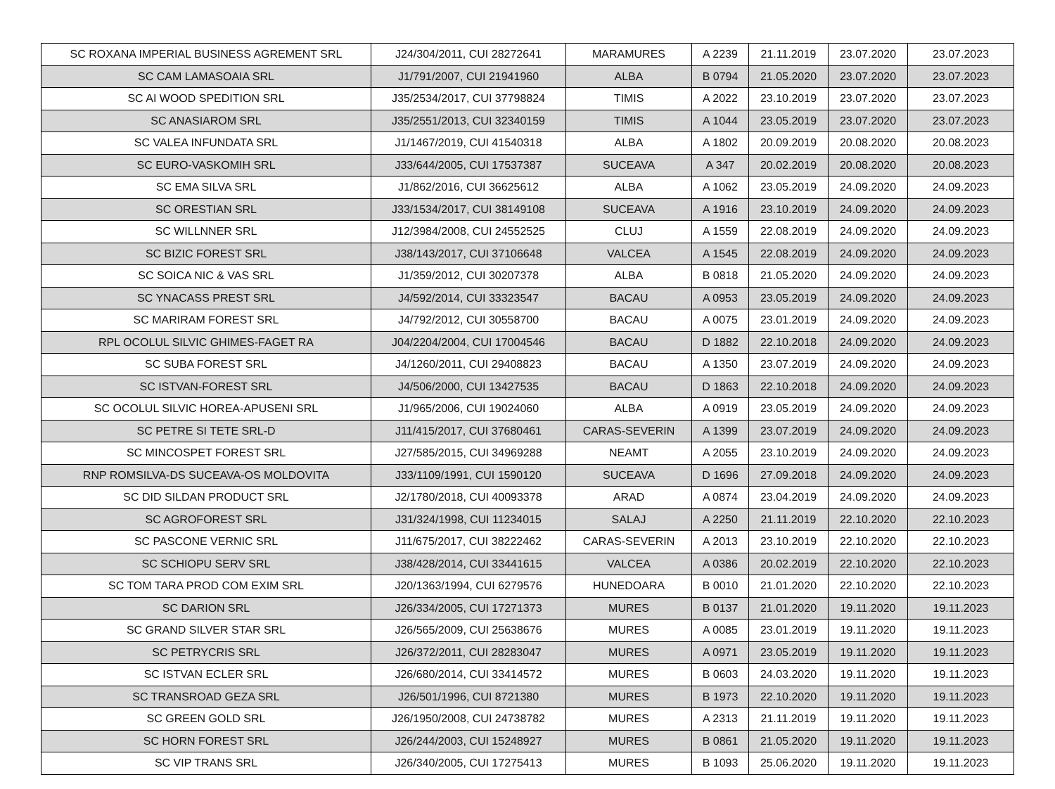| SC ROXANA IMPERIAL BUSINESS AGREMENT SRL | J24/304/2011, CUI 28272641 | MARAMURES | A 2239 | 21.11.2019 | 23.07.2020 | 23.07.2023 |
| SC CAM LAMASOAIA SRL | J1/791/2007, CUI 21941960 | ALBA | B 0794 | 21.05.2020 | 23.07.2020 | 23.07.2023 |
| SC AI WOOD SPEDITION SRL | J35/2534/2017, CUI 37798824 | TIMIS | A 2022 | 23.10.2019 | 23.07.2020 | 23.07.2023 |
| SC ANASIAROM SRL | J35/2551/2013, CUI 32340159 | TIMIS | A 1044 | 23.05.2019 | 23.07.2020 | 23.07.2023 |
| SC VALEA INFUNDATA SRL | J1/1467/2019, CUI 41540318 | ALBA | A 1802 | 20.09.2019 | 20.08.2020 | 20.08.2023 |
| SC EURO-VASKOMIH SRL | J33/644/2005, CUI 17537387 | SUCEAVA | A 347 | 20.02.2019 | 20.08.2020 | 20.08.2023 |
| SC EMA SILVA SRL | J1/862/2016, CUI 36625612 | ALBA | A 1062 | 23.05.2019 | 24.09.2020 | 24.09.2023 |
| SC ORESTIAN SRL | J33/1534/2017, CUI 38149108 | SUCEAVA | A 1916 | 23.10.2019 | 24.09.2020 | 24.09.2023 |
| SC WILLNNER SRL | J12/3984/2008, CUI 24552525 | CLUJ | A 1559 | 22.08.2019 | 24.09.2020 | 24.09.2023 |
| SC BIZIC FOREST SRL | J38/143/2017, CUI 37106648 | VALCEA | A 1545 | 22.08.2019 | 24.09.2020 | 24.09.2023 |
| SC SOICA NIC & VAS SRL | J1/359/2012, CUI 30207378 | ALBA | B 0818 | 21.05.2020 | 24.09.2020 | 24.09.2023 |
| SC YNACASS PREST SRL | J4/592/2014, CUI 33323547 | BACAU | A 0953 | 23.05.2019 | 24.09.2020 | 24.09.2023 |
| SC MARIRAM FOREST SRL | J4/792/2012, CUI 30558700 | BACAU | A 0075 | 23.01.2019 | 24.09.2020 | 24.09.2023 |
| RPL OCOLUL SILVIC GHIMES-FAGET RA | J04/2204/2004, CUI 17004546 | BACAU | D 1882 | 22.10.2018 | 24.09.2020 | 24.09.2023 |
| SC SUBA FOREST SRL | J4/1260/2011, CUI 29408823 | BACAU | A 1350 | 23.07.2019 | 24.09.2020 | 24.09.2023 |
| SC ISTVAN-FOREST SRL | J4/506/2000, CUI 13427535 | BACAU | D 1863 | 22.10.2018 | 24.09.2020 | 24.09.2023 |
| SC OCOLUL SILVIC HOREA-APUSENI SRL | J1/965/2006, CUI 19024060 | ALBA | A 0919 | 23.05.2019 | 24.09.2020 | 24.09.2023 |
| SC PETRE SI TETE SRL-D | J11/415/2017, CUI 37680461 | CARAS-SEVERIN | A 1399 | 23.07.2019 | 24.09.2020 | 24.09.2023 |
| SC MINCOSPET FOREST SRL | J27/585/2015, CUI 34969288 | NEAMT | A 2055 | 23.10.2019 | 24.09.2020 | 24.09.2023 |
| RNP ROMSILVA-DS SUCEAVA-OS MOLDOVITA | J33/1109/1991, CUI 1590120 | SUCEAVA | D 1696 | 27.09.2018 | 24.09.2020 | 24.09.2023 |
| SC DID SILDAN PRODUCT SRL | J2/1780/2018, CUI 40093378 | ARAD | A 0874 | 23.04.2019 | 24.09.2020 | 24.09.2023 |
| SC AGROFOREST SRL | J31/324/1998, CUI 11234015 | SALAJ | A 2250 | 21.11.2019 | 22.10.2020 | 22.10.2023 |
| SC PASCONE VERNIC SRL | J11/675/2017, CUI 38222462 | CARAS-SEVERIN | A 2013 | 23.10.2019 | 22.10.2020 | 22.10.2023 |
| SC SCHIOPU SERV SRL | J38/428/2014, CUI 33441615 | VALCEA | A 0386 | 20.02.2019 | 22.10.2020 | 22.10.2023 |
| SC TOM TARA PROD COM EXIM SRL | J20/1363/1994, CUI 6279576 | HUNEDOARA | B 0010 | 21.01.2020 | 22.10.2020 | 22.10.2023 |
| SC DARION SRL | J26/334/2005, CUI 17271373 | MURES | B 0137 | 21.01.2020 | 19.11.2020 | 19.11.2023 |
| SC GRAND SILVER STAR SRL | J26/565/2009, CUI 25638676 | MURES | A 0085 | 23.01.2019 | 19.11.2020 | 19.11.2023 |
| SC PETRYCRIS SRL | J26/372/2011, CUI 28283047 | MURES | A 0971 | 23.05.2019 | 19.11.2020 | 19.11.2023 |
| SC ISTVAN ECLER SRL | J26/680/2014, CUI 33414572 | MURES | B 0603 | 24.03.2020 | 19.11.2020 | 19.11.2023 |
| SC TRANSROAD GEZA SRL | J26/501/1996, CUI 8721380 | MURES | B 1973 | 22.10.2020 | 19.11.2020 | 19.11.2023 |
| SC GREEN GOLD SRL | J26/1950/2008, CUI 24738782 | MURES | A 2313 | 21.11.2019 | 19.11.2020 | 19.11.2023 |
| SC HORN FOREST SRL | J26/244/2003, CUI 15248927 | MURES | B 0861 | 21.05.2020 | 19.11.2020 | 19.11.2023 |
| SC VIP TRANS SRL | J26/340/2005, CUI 17275413 | MURES | B 1093 | 25.06.2020 | 19.11.2020 | 19.11.2023 |